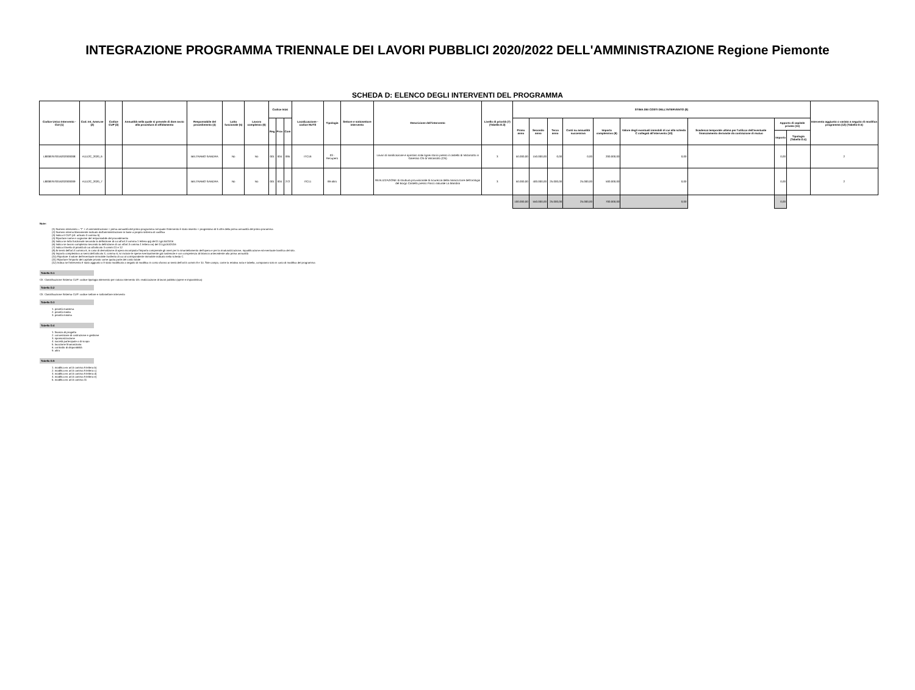INTEGRAZIONE PROGRAMMA TRIENNALE DEI LAVORI PUBBLICI 2020/2022 DELL'AMMINISTRAZIONE Regione Piemonte
SCHEDA D: ELENCO DEGLI INTERVENTI DEL PROGRAMMA
| Codice Unico Intervento - CUI (1) | Cod. Int. Amm.ne (2) | Codice CUP (3) | Annualità nella quale si prevede di dare avvio alla procedura di affidamento | Responsabile del procedimento (4) | Lotto funzionale (5) | Lavoro complesso (6) | Codice Istat | | | Localizzazione - codice NUTS | Tipologia | Settore e sottosettore intervento | Descrizione dell'intervento | Livello di priorità (7) (Tabella D.3) | STIMA DEI COSTI DELL'INTERVENTO (8) | | | | | | | | | Intervento aggiunto o variato a seguito di modifica programma (12) (Tabella D.5) |
| --- | --- | --- | --- | --- | --- | --- | --- | --- | --- | --- | --- | --- | --- | --- | --- | --- | --- | --- | --- | --- | --- | --- | --- | --- |
| | | | | | | | Reg | Prov | Com | | | | | | Primo anno | Secondo anno | Terzo anno | Costi su annualità successiva | Importo complessivo (9) | Valore degli eventuali immobili di cui alla scheda C collegati all'intervento (10) | Scadenza temporale ultima per l'utilizzo dell'eventuale finanziamento derivante da contrazione di mutuo | Apporto di capitale privato (11) | | |
| | | | | | | | | | | | | | | | | | | | | | | Importo | Tipologia (Tabella D.4) | |
| L80087670016202000008 | A1112C_2020_6 | | | BELTRAMO SANDRA | No | No | 001 | 004 | 095 | ITC16 | 03 - Recupero | | Lavori di sanificazione e ripristino solai lignei storici presso il castello di Valcasotto in Garessio CN di Valcasotto (CN) | 3 | 50.000,00 | 150.000,00 | 0,00 | 0,00 | 200.000,00 | 0,00 | | 0,00 | | 2 |
| L80087670016202000009 | A1112C_2020_7 | | | BELTRAMO SANDRA | No | No | 001 | 004 | 272 | ITC11 | 99-altro | | REALIZZAZIONE di struttura provvisionale di sicurezza della manica torre dell'orologio del Borgo Castello presso Parco naturale La Mandria | 3 | 50.000,00 | 400.000,00 | 25.000,00 | 25.000,00 | 500.000,00 | 0,00 | | 0,00 | | 2 |
| | | | | | | | | | | | | | | | 100.000,00 | 550.000,00 | 25.000,00 | 25.000,00 | 700.000,00 | 0,00 | | 0,00 | | |
Note:
(1) Numero intervento = "I" + cf amministrazione + prima annualità del primo programma nel quale l'intervento è stato inserito + progressivo di 5 cifre della prima annualità del primo proramma
(2) Numero interno liberamente indicato dall'amministrazione in base a proprio sistema di codifica
(3) Indica il CUP (cfr. articolo 3 comma 5)
(4) Riportare nome e cognome del responsabile del procedimento
(5) Indica se lotto funzionale secondo la definizione di cui all'art.3 comma 1 lettera qq) del D.Lgs.50/2016
(6) Indica se lavoro complesso secondo la definizione di cui all'art.3 comma 1 lettera oo) del D.Lgs.50/2016
(7) Indica il livello di priorità di cui all'articolo 3 commi 11 e 12
(8) Ai sensi dell'art.4 comma 6, in caso di demolizione di opera incompiuta l'importo comprende gli oneri per lo smantellamento dell'opera e per la rinaturalizzazione, riqualificazione ed eventuale bonifica del sito.
(9) Importo complessivo ai sensi dell'articolo 3, comma 6, ivi incluse le spese eventualmente già sostenute e con competenza di bilancio antecedente alla prima annualità
(10) Riportare il valore dell'eventuale immobile trasferito di cui al corrispondente immobile indicato nella scheda C
(11) Riportare l'importo del capitale privato come quota parte del costo totale
(12) Indica se l'intervento è stato aggiunto o è stato modificato a seguito di modifica in corso d'anno ai sensi dell'art.5 commi 8 e 10. Tale campo, come la relativa nota e tabella, compaiono solo in caso di modifica del programma
Tabella D.1
Cfr. Classificazione Sistema CUP: codice tipologia intervento per natura intervento 03= realizzazione di lavori pubblici (opere e impiantistica)
Tabella D.2
Cfr. Classificazione Sistema CUP: codice settore e sottosettore intervento
Tabella D.3
1. priorità massima
2. priorità media
3. priorità minima
Tabella D.4
1. finanza di progetto
2. concessione di costruzione e gestione
3. sponsorizzazione
4. società partecipate o di scopo
5. locazione finananziaria
6. contratto di disponibilità
9. altro
Tabella D.5
1. modifica ex art.5 comma 9 lettera b)
2. modifica ex art.5 comma 9 lettera c)
3. modifica ex art.5 comma 9 lettera d)
4. modifica ex art.5 comma 9 lettera e)
5. modifica ex art.5 comma 11